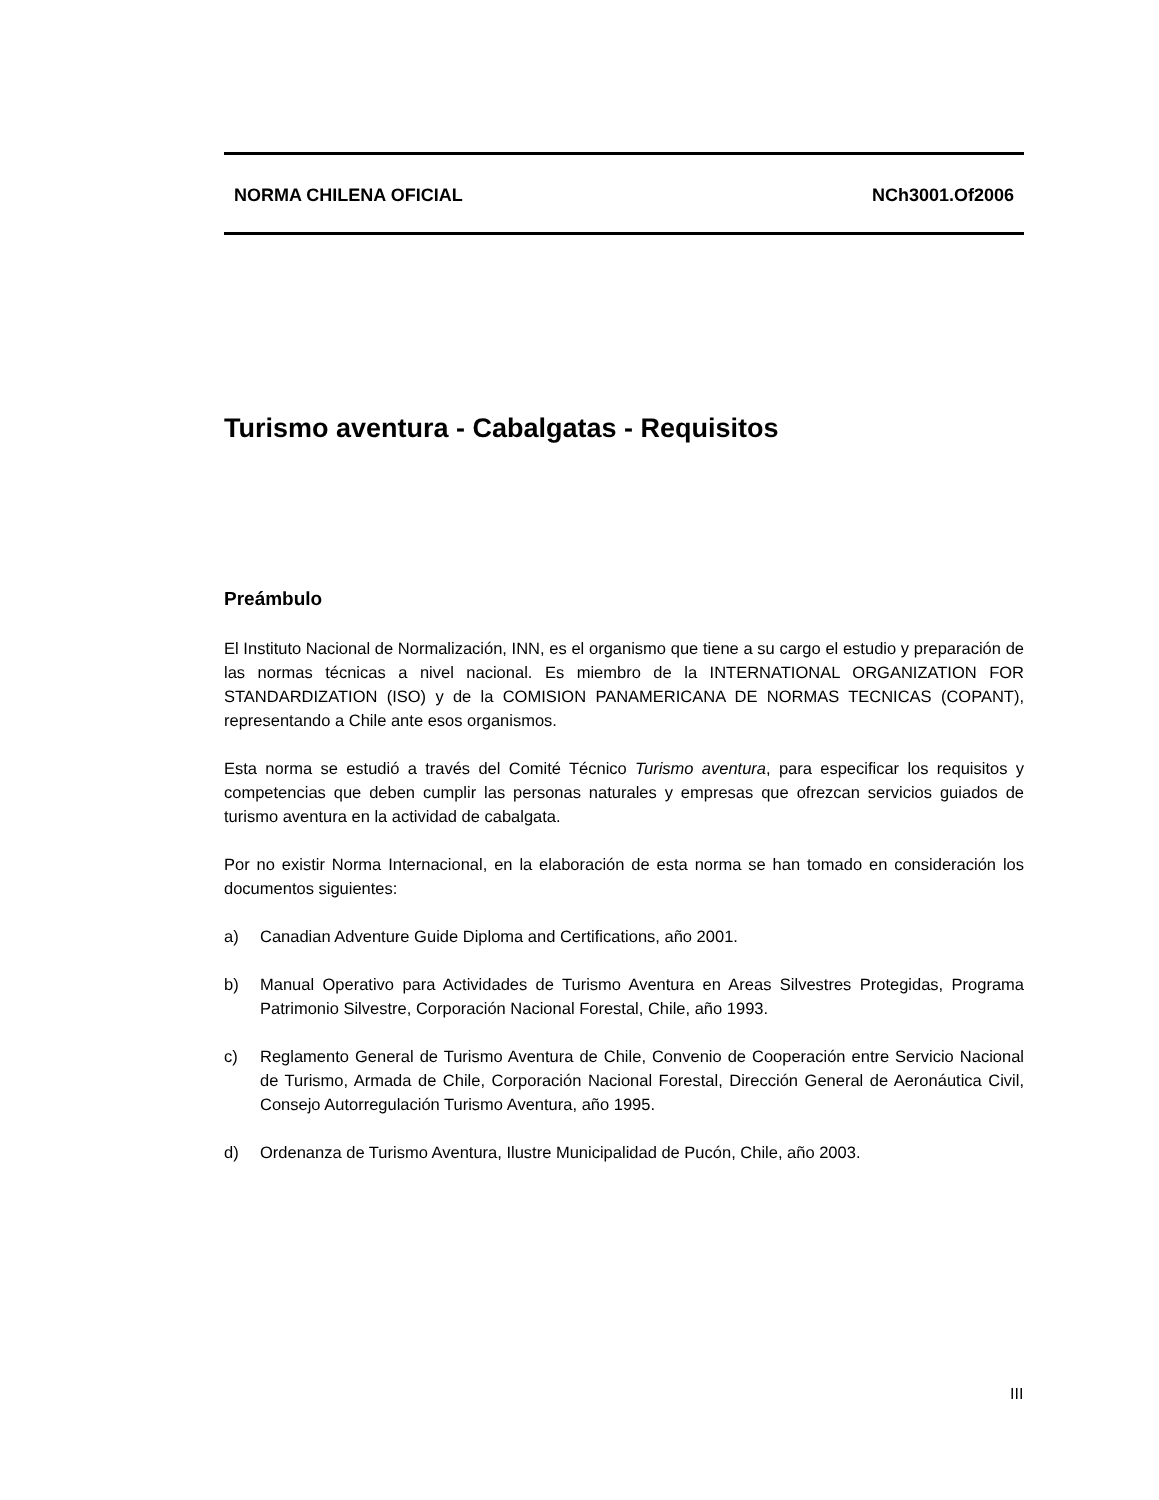NORMA CHILENA OFICIAL NCh3001.Of2006
Turismo aventura - Cabalgatas - Requisitos
Preámbulo
El Instituto Nacional de Normalización, INN, es el organismo que tiene a su cargo el estudio y preparación de las normas técnicas a nivel nacional. Es miembro de la INTERNATIONAL ORGANIZATION FOR STANDARDIZATION (ISO) y de la COMISION PANAMERICANA DE NORMAS TECNICAS (COPANT), representando a Chile ante esos organismos.
Esta norma se estudió a través del Comité Técnico Turismo aventura, para especificar los requisitos y competencias que deben cumplir las personas naturales y empresas que ofrezcan servicios guiados de turismo aventura en la actividad de cabalgata.
Por no existir Norma Internacional, en la elaboración de esta norma se han tomado en consideración los documentos siguientes:
a) Canadian Adventure Guide Diploma and Certifications, año 2001.
b) Manual Operativo para Actividades de Turismo Aventura en Areas Silvestres Protegidas, Programa Patrimonio Silvestre, Corporación Nacional Forestal, Chile, año 1993.
c) Reglamento General de Turismo Aventura de Chile, Convenio de Cooperación entre Servicio Nacional de Turismo, Armada de Chile, Corporación Nacional Forestal, Dirección General de Aeronáutica Civil, Consejo Autorregulación Turismo Aventura, año 1995.
d) Ordenanza de Turismo Aventura, Ilustre Municipalidad de Pucón, Chile, año 2003.
III